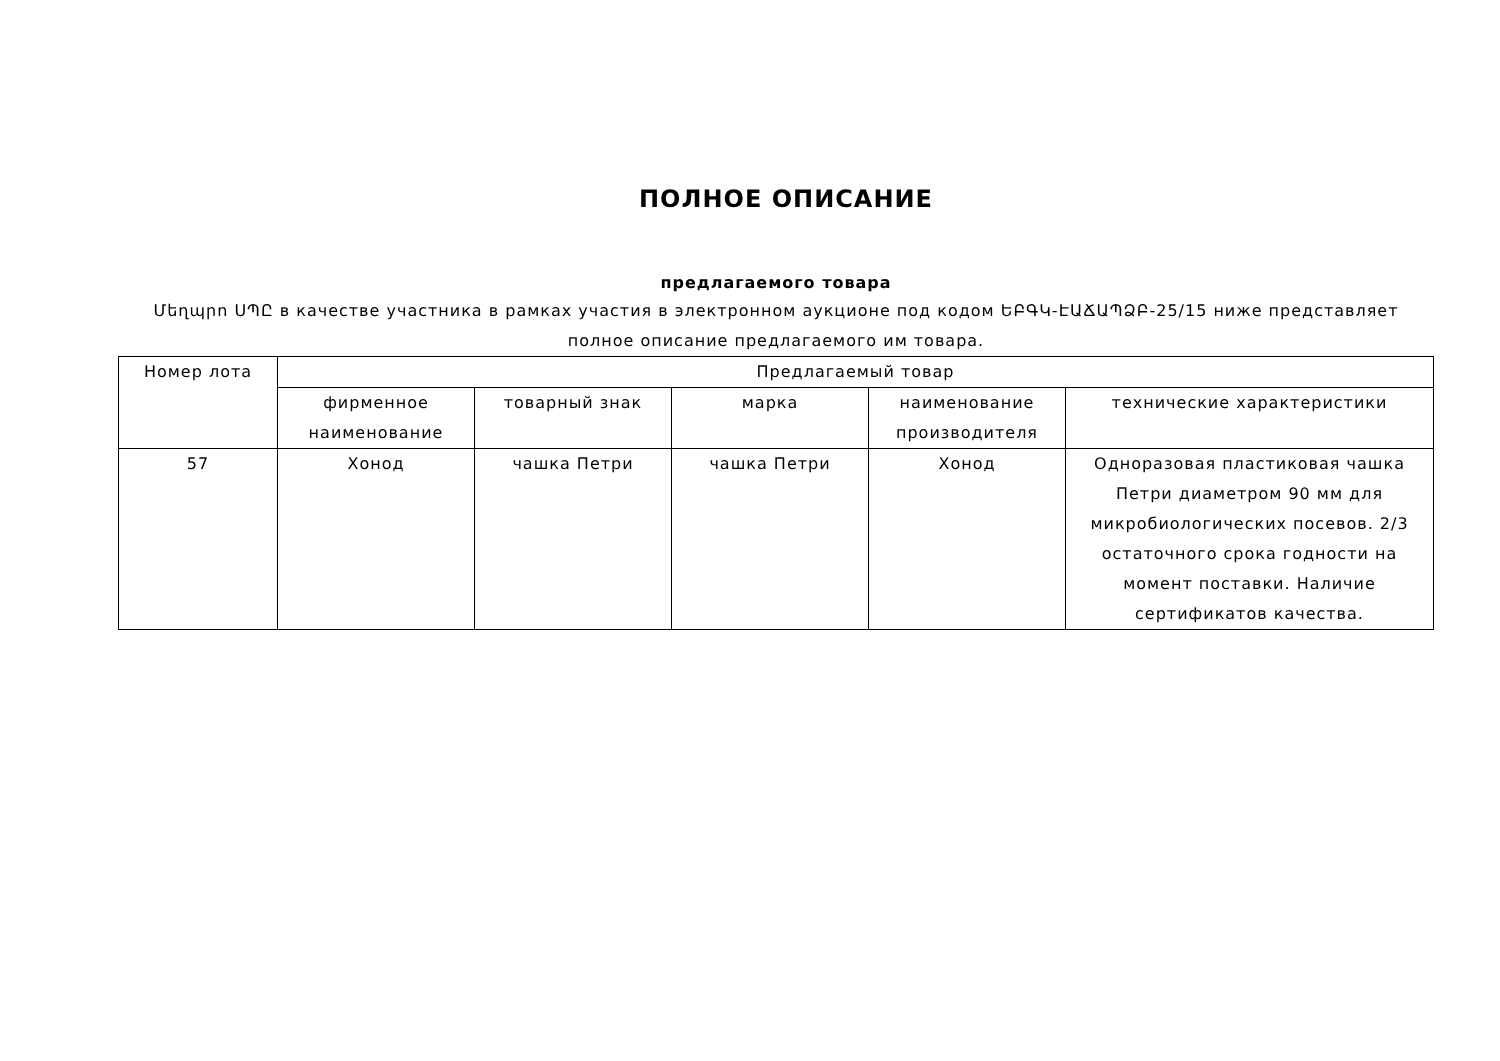ПОЛНОЕ ОПИСАНИЕ
предлагаемого товара
Մեղպրո ՍՊԸ в качестве участника в рамках участия в электронном аукционе под кодом ԵԲԳԿ-ԷԱՃԱՊՁԲ-25/15 ниже представляет полное описание предлагаемого им товара.
| Номер лота | Предлагаемый товар | | | | |
| --- | --- | --- | --- | --- | --- |
| | фирменное наименование | товарный знак | марка | наименование производителя | технические характеристики |
| 57 | Хонод | чашка Петри | чашка Петри | Хонод | Одноразовая пластиковая чашка Петри диаметром 90 мм для микробиологических посевов. 2/3 остаточного срока годности на момент поставки. Наличие сертификатов качества. |